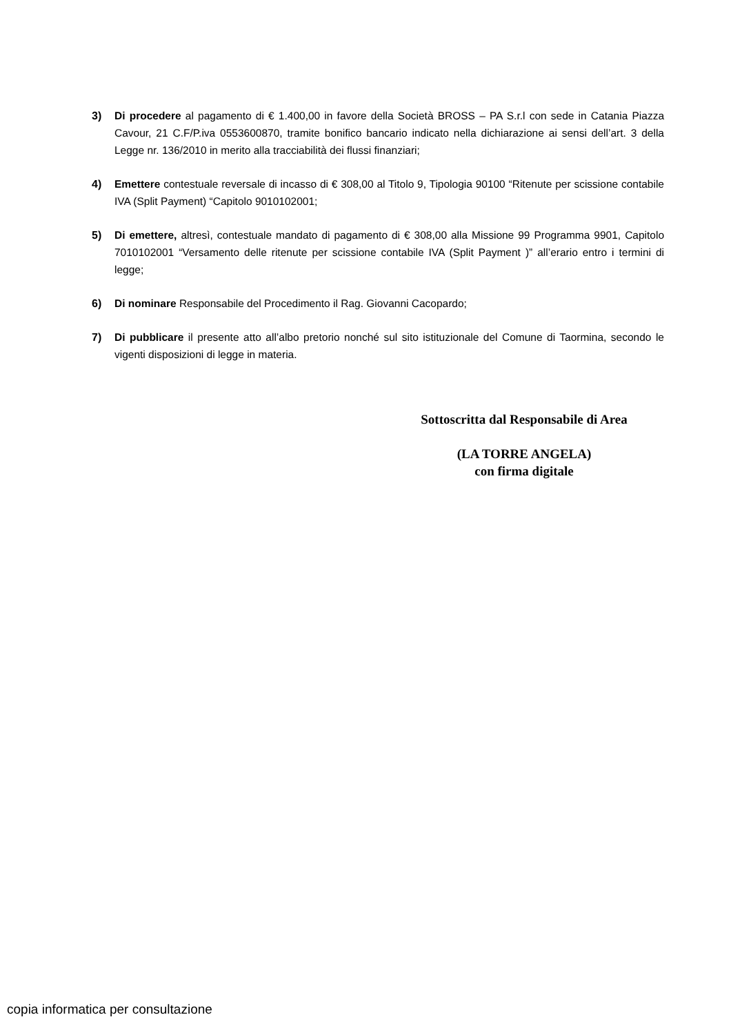3) Di procedere al pagamento di € 1.400,00 in favore della Società BROSS – PA S.r.l con sede in Catania Piazza Cavour, 21 C.F/P.iva 0553600870, tramite bonifico bancario indicato nella dichiarazione ai sensi dell’art. 3 della Legge nr. 136/2010 in merito alla tracciabilità dei flussi finanziari;
4) Emettere contestuale reversale di incasso di € 308,00 al Titolo 9, Tipologia 90100 “Ritenute per scissione contabile IVA (Split Payment) “Capitolo 9010102001;
5) Di emettere, altresì, contestuale mandato di pagamento di € 308,00 alla Missione 99 Programma 9901, Capitolo 7010102001 “Versamento delle ritenute per scissione contabile IVA (Split Payment )” all’erario entro i termini di legge;
6) Di nominare Responsabile del Procedimento il Rag. Giovanni Cacopardo;
7) Di pubblicare il presente atto all’albo pretorio nonché sul sito istituzionale del Comune di Taormina, secondo le vigenti disposizioni di legge in materia.
Sottoscritta dal Responsabile di Area
(LA TORRE ANGELA)
con firma digitale
copia informatica per consultazione